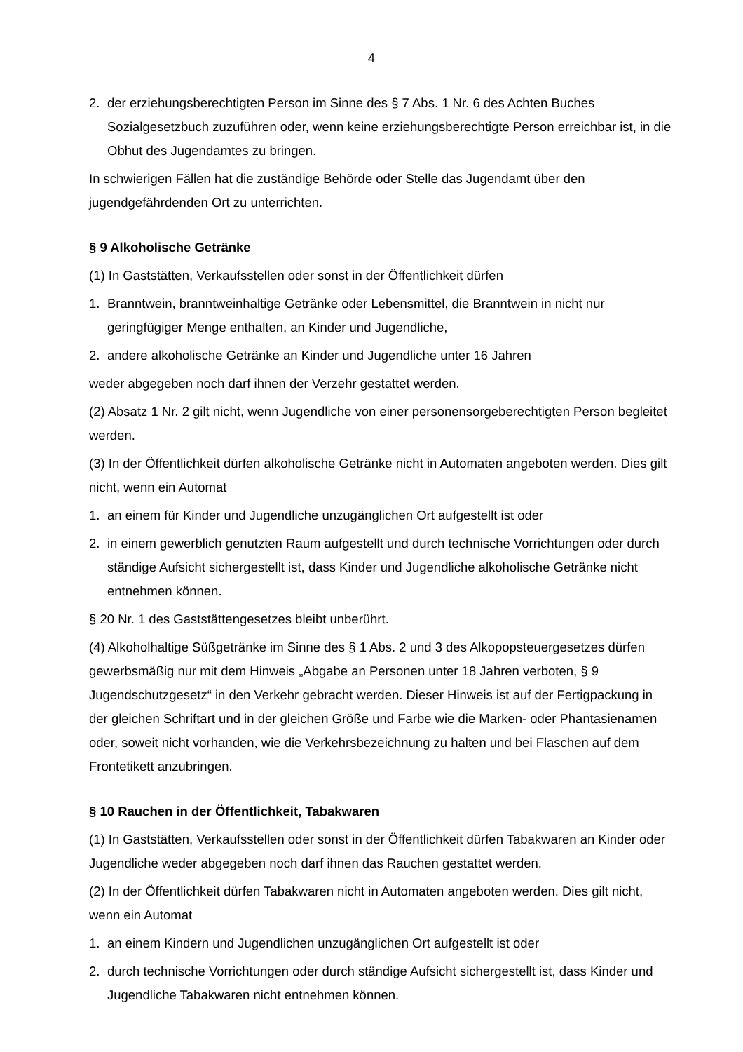4
2. der erziehungsberechtigten Person im Sinne des § 7 Abs. 1 Nr. 6 des Achten Buches Sozialgesetzbuch zuzuführen oder, wenn keine erziehungsberechtigte Person erreichbar ist, in die Obhut des Jugendamtes zu bringen.
In schwierigen Fällen hat die zuständige Behörde oder Stelle das Jugendamt über den jugendgefährdenden Ort zu unterrichten.
§ 9 Alkoholische Getränke
(1) In Gaststätten, Verkaufsstellen oder sonst in der Öffentlichkeit dürfen
1. Branntwein, branntweinhaltige Getränke oder Lebensmittel, die Branntwein in nicht nur geringfügiger Menge enthalten, an Kinder und Jugendliche,
2. andere alkoholische Getränke an Kinder und Jugendliche unter 16 Jahren
weder abgegeben noch darf ihnen der Verzehr gestattet werden.
(2) Absatz 1 Nr. 2 gilt nicht, wenn Jugendliche von einer personensorgeberechtigten Person begleitet werden.
(3) In der Öffentlichkeit dürfen alkoholische Getränke nicht in Automaten angeboten werden. Dies gilt nicht, wenn ein Automat
1. an einem für Kinder und Jugendliche unzugänglichen Ort aufgestellt ist oder
2. in einem gewerblich genutzten Raum aufgestellt und durch technische Vorrichtungen oder durch ständige Aufsicht sichergestellt ist, dass Kinder und Jugendliche alkoholische Getränke nicht entnehmen können.
§ 20 Nr. 1 des Gaststättengesetzes bleibt unberührt.
(4) Alkoholhaltige Süßgetränke im Sinne des § 1 Abs. 2 und 3 des Alkopopsteuergesetzes dürfen gewerbsmäßig nur mit dem Hinweis „Abgabe an Personen unter 18 Jahren verboten, § 9 Jugendschutzgesetz“ in den Verkehr gebracht werden. Dieser Hinweis ist auf der Fertigpackung in der gleichen Schriftart und in der gleichen Größe und Farbe wie die Marken- oder Phantasienamen oder, soweit nicht vorhanden, wie die Verkehrsbezeichnung zu halten und bei Flaschen auf dem Frontetikett anzubringen.
§ 10 Rauchen in der Öffentlichkeit, Tabakwaren
(1) In Gaststätten, Verkaufsstellen oder sonst in der Öffentlichkeit dürfen Tabakwaren an Kinder oder Jugendliche weder abgegeben noch darf ihnen das Rauchen gestattet werden.
(2) In der Öffentlichkeit dürfen Tabakwaren nicht in Automaten angeboten werden. Dies gilt nicht, wenn ein Automat
1. an einem Kindern und Jugendlichen unzugänglichen Ort aufgestellt ist oder
2. durch technische Vorrichtungen oder durch ständige Aufsicht sichergestellt ist, dass Kinder und Jugendliche Tabakwaren nicht entnehmen können.